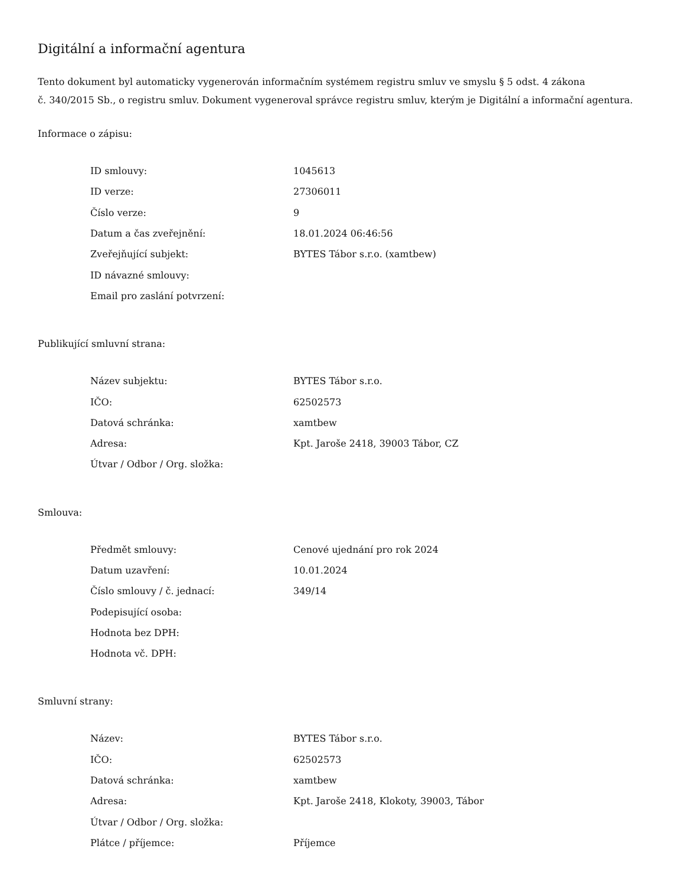Digitální a informační agentura
Tento dokument byl automaticky vygenerován informačním systémem registru smluv ve smyslu § 5 odst. 4 zákona
č. 340/2015 Sb., o registru smluv. Dokument vygeneroval správce registru smluv, kterým je Digitální a informační agentura.
Informace o zápisu:
| ID smlouvy: | 1045613 |
| ID verze: | 27306011 |
| Číslo verze: | 9 |
| Datum a čas zveřejnění: | 18.01.2024 06:46:56 |
| Zveřejňující subjekt: | BYTES Tábor s.r.o. (xamtbew) |
| ID návazné smlouvy: | |
| Email pro zaslání potvrzení: | |
Publikující smluvní strana:
| Název subjektu: | BYTES Tábor s.r.o. |
| IČO: | 62502573 |
| Datová schránka: | xamtbew |
| Adresa: | Kpt. Jaroše 2418, 39003 Tábor, CZ |
| Útvar / Odbor / Org. složka: | |
Smlouva:
| Předmět smlouvy: | Cenové ujednání pro rok 2024 |
| Datum uzavření: | 10.01.2024 |
| Číslo smlouvy / č. jednací: | 349/14 |
| Podepisující osoba: | |
| Hodnota bez DPH: | |
| Hodnota vč. DPH: | |
Smluvní strany:
| Název: | BYTES Tábor s.r.o. |
| IČO: | 62502573 |
| Datová schránka: | xamtbew |
| Adresa: | Kpt. Jaroše 2418, Klokoty, 39003, Tábor |
| Útvar / Odbor / Org. složka: | |
| Plátce / příjemce: | Příjemce |